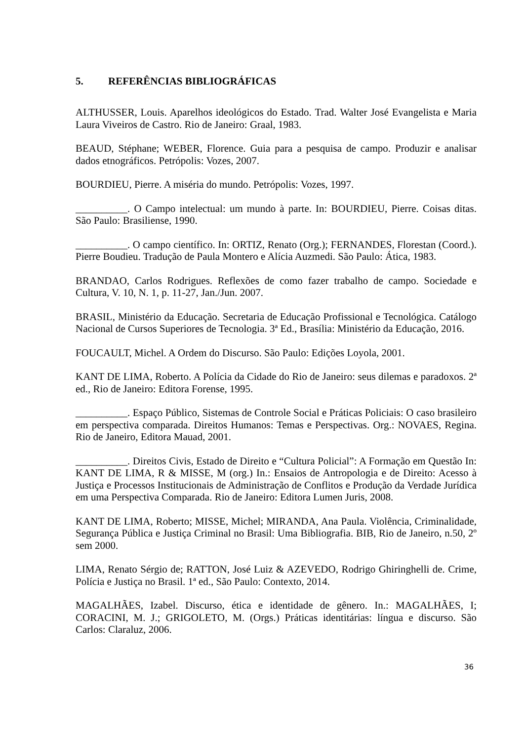5. REFERÊNCIAS BIBLIOGRÁFICAS
ALTHUSSER, Louis. Aparelhos ideológicos do Estado. Trad. Walter José Evangelista e Maria Laura Viveiros de Castro. Rio de Janeiro: Graal, 1983.
BEAUD, Stéphane; WEBER, Florence. Guia para a pesquisa de campo. Produzir e analisar dados etnográficos. Petrópolis: Vozes, 2007.
BOURDIEU, Pierre. A miséria do mundo. Petrópolis: Vozes, 1997.
__________. O Campo intelectual: um mundo à parte. In: BOURDIEU, Pierre. Coisas ditas. São Paulo: Brasiliense, 1990.
__________. O campo científico. In: ORTIZ, Renato (Org.); FERNANDES, Florestan (Coord.). Pierre Boudieu. Tradução de Paula Montero e Alícia Auzmedi. São Paulo: Ática, 1983.
BRANDAO, Carlos Rodrigues. Reflexões de como fazer trabalho de campo. Sociedade e Cultura, V. 10, N. 1, p. 11-27, Jan./Jun. 2007.
BRASIL, Ministério da Educação. Secretaria de Educação Profissional e Tecnológica. Catálogo Nacional de Cursos Superiores de Tecnologia. 3ª Ed., Brasília: Ministério da Educação, 2016.
FOUCAULT, Michel. A Ordem do Discurso. São Paulo: Edições Loyola, 2001.
KANT DE LIMA, Roberto. A Polícia da Cidade do Rio de Janeiro: seus dilemas e paradoxos. 2ª ed., Rio de Janeiro: Editora Forense, 1995.
__________. Espaço Público, Sistemas de Controle Social e Práticas Policiais: O caso brasileiro em perspectiva comparada. Direitos Humanos: Temas e Perspectivas. Org.: NOVAES, Regina. Rio de Janeiro, Editora Mauad, 2001.
__________. Direitos Civis, Estado de Direito e “Cultura Policial”: A Formação em Questão In: KANT DE LIMA, R & MISSE, M (org.) In.: Ensaios de Antropologia e de Direito: Acesso à Justiça e Processos Institucionais de Administração de Conflitos e Produção da Verdade Jurídica em uma Perspectiva Comparada. Rio de Janeiro: Editora Lumen Juris, 2008.
KANT DE LIMA, Roberto; MISSE, Michel; MIRANDA, Ana Paula. Violência, Criminalidade, Segurança Pública e Justiça Criminal no Brasil: Uma Bibliografia. BIB, Rio de Janeiro, n.50, 2º sem 2000.
LIMA, Renato Sérgio de; RATTON, José Luiz & AZEVEDO, Rodrigo Ghiringhelli de. Crime, Polícia e Justiça no Brasil. 1ª ed., São Paulo: Contexto, 2014.
MAGALHÃES, Izabel. Discurso, ética e identidade de gênero. In.: MAGALHÃES, I; CORACINI, M. J.; GRIGOLETO, M. (Orgs.) Práticas identitárias: língua e discurso. São Carlos: Claraluz, 2006.
36